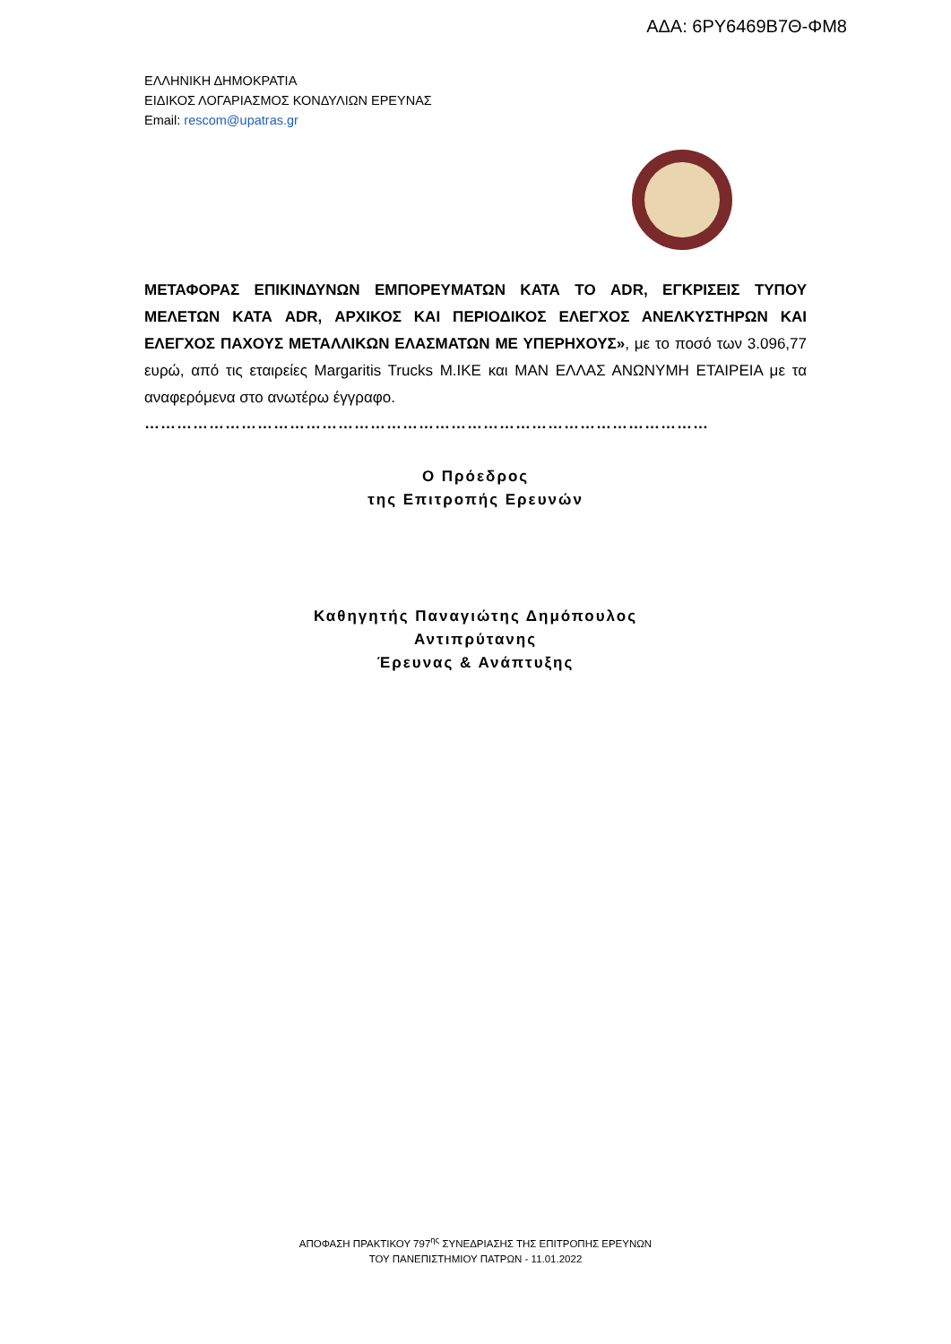ΑΔΑ: 6ΡΥ6469Β7Θ-ΦΜ8
ΕΛΛΗΝΙΚΗ ΔΗΜΟΚΡΑΤΙΑ
ΕΙΔΙΚΟΣ ΛΟΓΑΡΙΑΣΜΟΣ ΚΟΝΔΥΛΙΩΝ ΕΡΕΥΝΑΣ
Email: rescom@upatras.gr
ΜΕΤΑΦΟΡΑΣ ΕΠΙΚΙΝΔΥΝΩΝ ΕΜΠΟΡΕΥΜΑΤΩΝ ΚΑΤΑ ΤΟ ADR, ΕΓΚΡΙΣΕΙΣ ΤΥΠΟΥ ΜΕΛΕΤΩΝ ΚΑΤΑ ADR, ΑΡΧΙΚΟΣ ΚΑΙ ΠΕΡΙΟΔΙΚΟΣ ΕΛΕΓΧΟΣ ΑΝΕΛΚΥΣΤΗΡΩΝ ΚΑΙ ΕΛΕΓΧΟΣ ΠΑΧΟΥΣ ΜΕΤΑΛΛΙΚΩΝ ΕΛΑΣΜΑΤΩΝ ΜΕ ΥΠΕΡΗΧΟΥΣ», με το ποσό των 3.096,77 ευρώ, από τις εταιρείες Margaritis Trucks M.IKE και MAN ΕΛΛΑΣ ΑΝΩΝΥΜΗ ΕΤΑΙΡΕΙΑ με τα αναφερόμενα στο ανωτέρω έγγραφο.
……………………………………………………………………………………………
Ο Πρόεδρος
της Επιτροπής Ερευνών
Καθηγητής Παναγιώτης Δημόπουλος
Αντιπρύτανης
Έρευνας & Ανάπτυξης
ΑΠΟΦΑΣΗ ΠΡΑΚΤΙΚΟΥ 797<sup>ης</sup> ΣΥΝΕΔΡΙΑΣΗΣ ΤΗΣ ΕΠΙΤΡΟΠΗΣ ΕΡΕΥΝΩΝ
ΤΟΥ ΠΑΝΕΠΙΣΤΗΜΙΟΥ ΠΑΤΡΩΝ - 11.01.2022